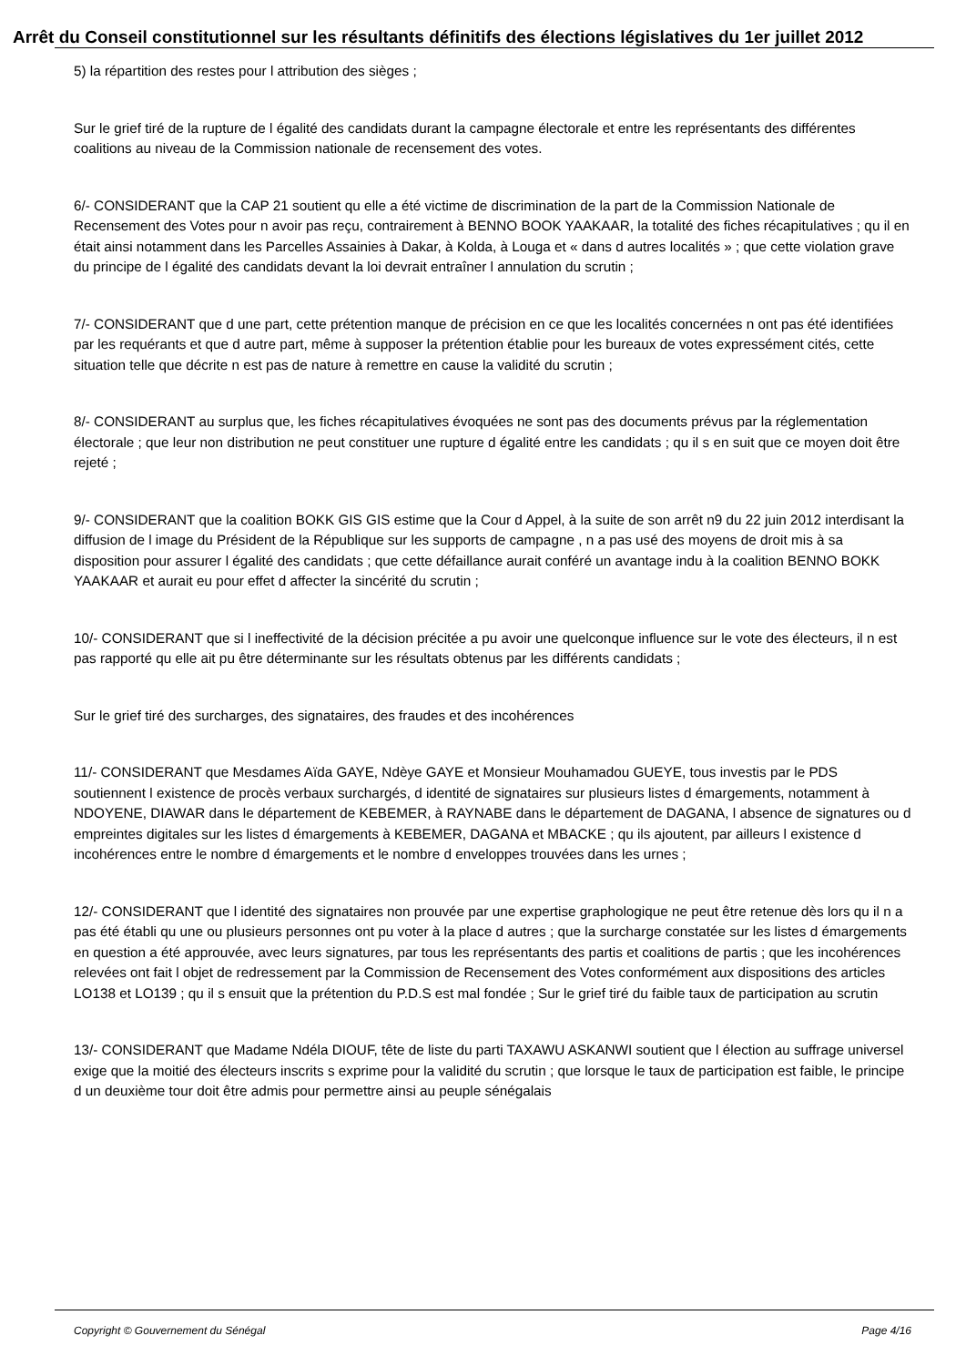Arrêt du Conseil constitutionnel sur les résultants définitifs des élections législatives du 1er juillet 2012
5) la répartition des restes pour l attribution des sièges ;
Sur le grief tiré de la rupture de l égalité des candidats durant la campagne électorale et entre les représentants des différentes coalitions au niveau de la Commission nationale de recensement des votes.
6/- CONSIDERANT que la CAP 21 soutient qu elle a été victime de discrimination de la part de la Commission Nationale de Recensement des Votes pour n avoir pas reçu, contrairement à BENNO BOOK YAAKAAR, la totalité des fiches récapitulatives ; qu il en était ainsi notamment dans les Parcelles Assainies à Dakar, à Kolda, à Louga et « dans d autres localités » ; que cette violation grave du principe de l égalité des candidats devant la loi devrait entraîner l annulation du scrutin ;
7/- CONSIDERANT que d une part, cette prétention manque de précision en ce que les localités concernées n ont pas été identifiées par les requérants et que d autre part, même à supposer la prétention établie pour les bureaux de votes expressément cités, cette situation telle que décrite n est pas de nature à remettre en cause la validité du scrutin ;
8/- CONSIDERANT au surplus que, les fiches récapitulatives évoquées ne sont pas des documents prévus par la réglementation électorale ; que leur non distribution ne peut constituer une rupture d égalité entre les candidats ; qu il s en suit que ce moyen doit être rejeté ;
9/- CONSIDERANT que la coalition BOKK GIS GIS estime que la Cour d Appel, à la suite de son arrêt n9 du 22 juin 2012 interdisant la diffusion de l image du Président de la République sur les supports de campagne , n a pas usé des moyens de droit mis à sa disposition pour assurer l égalité des candidats ; que cette défaillance aurait conféré un avantage indu à la coalition BENNO BOKK YAAKAAR et aurait eu pour effet d affecter la sincérité du scrutin ;
10/- CONSIDERANT que si l ineffectivité de la décision précitée a pu avoir une quelconque influence sur le vote des électeurs, il n est pas rapporté qu elle ait pu être déterminante sur les résultats obtenus par les différents candidats ;
Sur le grief tiré des surcharges, des signataires, des fraudes et des incohérences
11/- CONSIDERANT que Mesdames Aïda GAYE, Ndèye GAYE et Monsieur Mouhamadou GUEYE, tous investis par le PDS soutiennent l existence de procès verbaux surchargés, d identité de signataires sur plusieurs listes d émargements, notamment à NDOYENE, DIAWAR dans le département de KEBEMER, à RAYNABE dans le département de DAGANA, l absence de signatures ou d empreintes digitales sur les listes d émargements à KEBEMER, DAGANA et MBACKE ; qu ils ajoutent, par ailleurs l existence d incohérences entre le nombre d émargements et le nombre d enveloppes trouvées dans les urnes ;
12/- CONSIDERANT que l identité des signataires non prouvée par une expertise graphologique ne peut être retenue dès lors qu il n a pas été établi qu une ou plusieurs personnes ont pu voter à la place d autres ; que la surcharge constatée sur les listes d émargements en question a été approuvée, avec leurs signatures, par tous les représentants des partis et coalitions de partis ; que les incohérences relevées ont fait l objet de redressement par la Commission de Recensement des Votes conformément aux dispositions des articles LO138 et LO139 ; qu il s ensuit que la prétention du P.D.S est mal fondée ; Sur le grief tiré du faible taux de participation au scrutin
13/- CONSIDERANT que Madame Ndéla DIOUF, tête de liste du parti TAXAWU ASKANWI soutient que l élection au suffrage universel exige que la moitié des électeurs inscrits s exprime pour la validité du scrutin ; que lorsque le taux de participation est faible, le principe d un deuxième tour doit être admis pour permettre ainsi au peuple sénégalais
Copyright © Gouvernement du Sénégal Page 4/16